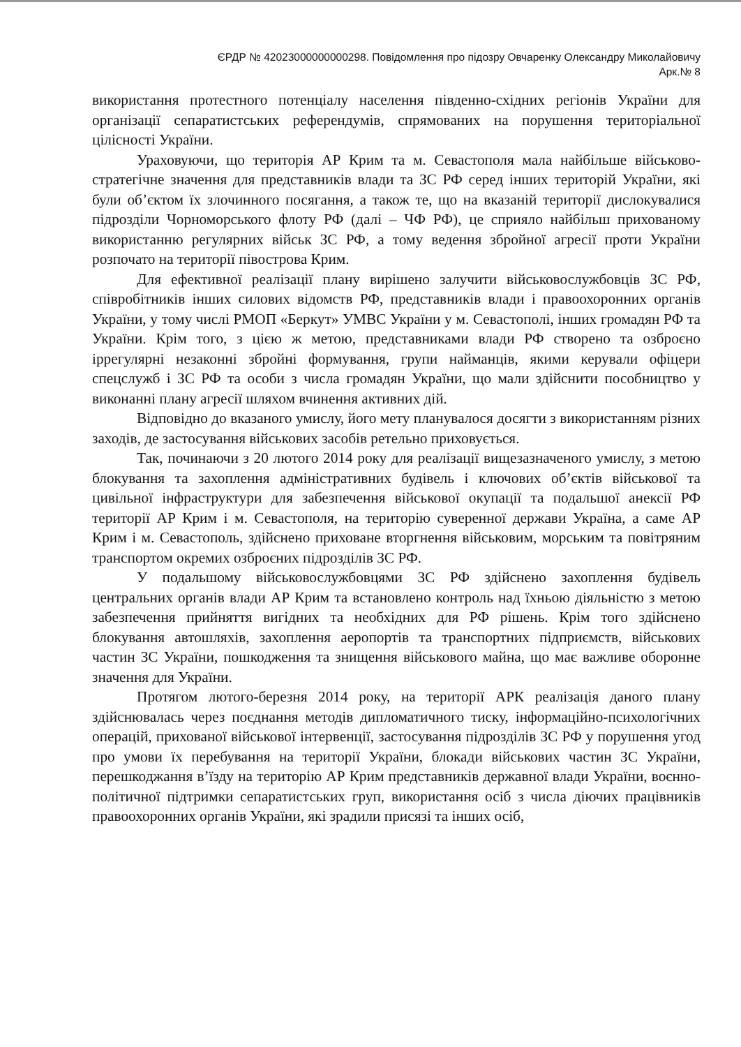ЄРДР № 42023000000000298. Повідомлення про підозру Овчаренку Олександру Миколайовичу
Арк.№ 8
використання протестного потенціалу населення південно-східних регіонів України для організації сепаратистських референдумів, спрямованих на порушення територіальної цілісності України.
Ураховуючи, що територія АР Крим та м. Севастополя мала найбільше військово-стратегічне значення для представників влади та ЗС РФ серед інших територій України, які були об’єктом їх злочинного посягання, а також те, що на вказаній території дислокувалися підрозділи Чорноморського флоту РФ (далі – ЧФ РФ), це сприяло найбільш прихованому використанню регулярних військ ЗС РФ, а тому ведення збройної агресії проти України розпочато на території півострова Крим.
Для ефективної реалізації плану вирішено залучити військовослужбовців ЗС РФ, співробітників інших силових відомств РФ, представників влади і правоохоронних органів України, у тому числі РМОП «Беркут» УМВС України у м. Севастополі, інших громадян РФ та України. Крім того, з цією ж метою, представниками влади РФ створено та озброєно іррегулярні незаконні збройні формування, групи найманців, якими керували офіцери спецслужб і ЗС РФ та особи з числа громадян України, що мали здійснити пособництво у виконанні плану агресії шляхом вчинення активних дій.
Відповідно до вказаного умислу, його мету планувалося досягти з використанням різних заходів, де застосування військових засобів ретельно приховується.
Так, починаючи з 20 лютого 2014 року для реалізації вищезазначеного умислу, з метою блокування та захоплення адміністративних будівель і ключових об’єктів військової та цивільної інфраструктури для забезпечення військової окупації та подальшої анексії РФ території АР Крим і м. Севастополя, на територію суверенної держави Україна, а саме АР Крим і м. Севастополь, здійснено приховане вторгнення військовим, морським та повітряним транспортом окремих озброєних підрозділів ЗС РФ.
У подальшому військовослужбовцями ЗС РФ здійснено захоплення будівель центральних органів влади АР Крим та встановлено контроль над їхньою діяльністю з метою забезпечення прийняття вигідних та необхідних для РФ рішень. Крім того здійснено блокування автошляхів, захоплення аеропортів та транспортних підприємств, військових частин ЗС України, пошкодження та знищення військового майна, що має важливе оборонне значення для України.
Протягом лютого-березня 2014 року, на території АРК реалізація даного плану здійснювалась через поєднання методів дипломатичного тиску, інформаційно-психологічних операцій, прихованої військової інтервенції, застосування підрозділів ЗС РФ у порушення угод про умови їх перебування на території України, блокади військових частин ЗС України, перешкоджання в’їзду на територію АР Крим представників державної влади України, воєнно-політичної підтримки сепаратистських груп, використання осіб з числа діючих працівників правоохоронних органів України, які зрадили присязі та інших осіб,